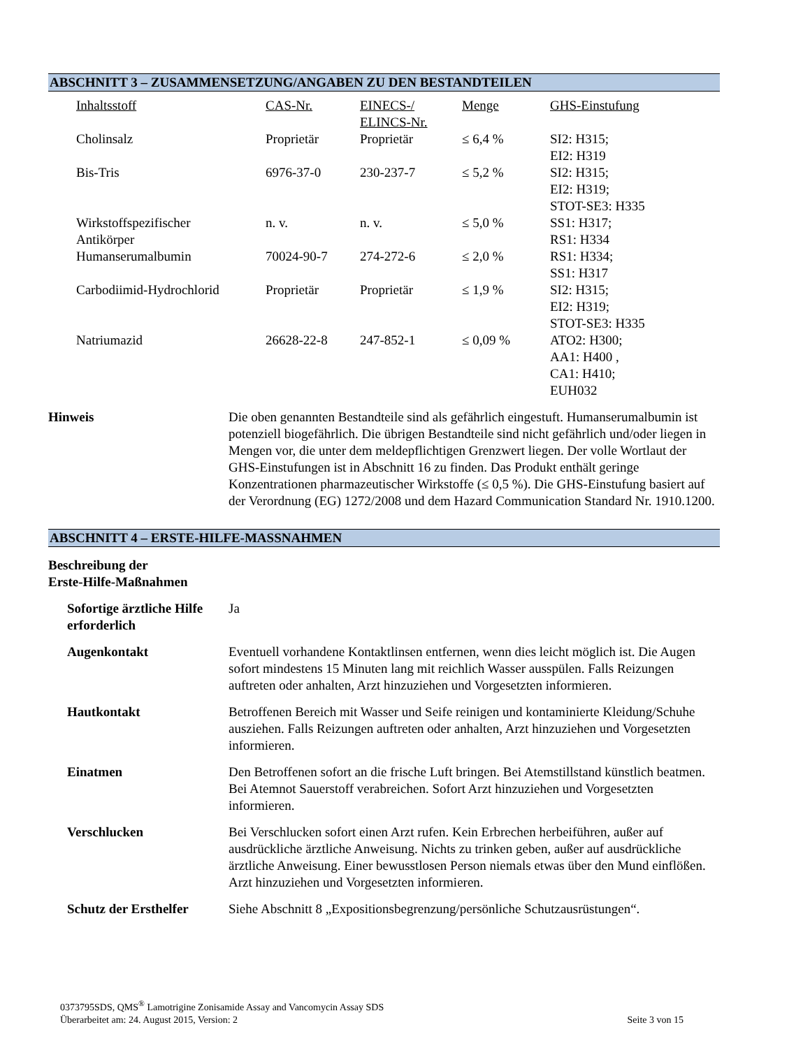ABSCHNITT 3 – ZUSAMMENSETZUNG/ANGABEN ZU DEN BESTANDTEILEN
| Inhaltsstoff | CAS-Nr. | EINECS-/ ELINCS-Nr. | Menge | GHS-Einstufung |
| --- | --- | --- | --- | --- |
| Cholinsalz | Proprietär | Proprietär | ≤ 6,4 % | SI2: H315; EI2: H319 |
| Bis-Tris | 6976-37-0 | 230-237-7 | ≤ 5,2 % | SI2: H315; EI2: H319; STOT-SE3: H335 |
| Wirkstoffspezifischer Antikörper | n. v. | n. v. | ≤ 5,0 % | SS1: H317; RS1: H334 |
| Humanserumalbumin | 70024-90-7 | 274-272-6 | ≤ 2,0 % | RS1: H334; SS1: H317 |
| Carbodiimid-Hydrochlorid | Proprietär | Proprietär | ≤ 1,9 % | SI2: H315; EI2: H319; STOT-SE3: H335 |
| Natriumazid | 26628-22-8 | 247-852-1 | ≤ 0,09 % | ATO2: H300; AA1: H400 , CA1: H410; EUH032 |
Hinweis Die oben genannten Bestandteile sind als gefährlich eingestuft. Humanserumalbumin ist potenziell biogefährlich. Die übrigen Bestandteile sind nicht gefährlich und/oder liegen in Mengen vor, die unter dem meldepflichtigen Grenzwert liegen. Der volle Wortlaut der GHS-Einstufungen ist in Abschnitt 16 zu finden. Das Produkt enthält geringe Konzentrationen pharmazeutischer Wirkstoffe (≤ 0,5 %). Die GHS-Einstufung basiert auf der Verordnung (EG) 1272/2008 und dem Hazard Communication Standard Nr. 1910.1200.
ABSCHNITT 4 – ERSTE-HILFE-MASSNAHMEN
Beschreibung der
Erste-Hilfe-Maßnahmen
Sofortige ärztliche Hilfe erforderlich
Ja
Augenkontakt Eventuell vorhandene Kontaktlinsen entfernen, wenn dies leicht möglich ist. Die Augen sofort mindestens 15 Minuten lang mit reichlich Wasser ausspülen. Falls Reizungen auftreten oder anhalten, Arzt hinzuziehen und Vorgesetzten informieren.
Hautkontakt Betroffenen Bereich mit Wasser und Seife reinigen und kontaminierte Kleidung/Schuhe ausziehen. Falls Reizungen auftreten oder anhalten, Arzt hinzuziehen und Vorgesetzten informieren.
Einatmen Den Betroffenen sofort an die frische Luft bringen. Bei Atemstillstand künstlich beatmen. Bei Atemnot Sauerstoff verabreichen. Sofort Arzt hinzuziehen und Vorgesetzten informieren.
Verschlucken Bei Verschlucken sofort einen Arzt rufen. Kein Erbrechen herbeiführen, außer auf ausdrückliche ärztliche Anweisung. Nichts zu trinken geben, außer auf ausdrückliche ärztliche Anweisung. Einer bewusstlosen Person niemals etwas über den Mund einflößen. Arzt hinzuziehen und Vorgesetzten informieren.
Schutz der Ersthelfer
Siehe Abschnitt 8 „Expositionsbegrenzung/persönliche Schutzausrüstungen“.
0373795SDS, QMS<sup>®</sup> Lamotrigine Zonisamide Assay and Vancomycin Assay SDS
Überarbeitet am: 24. August 2015, Version: 2 Seite 3 von 15